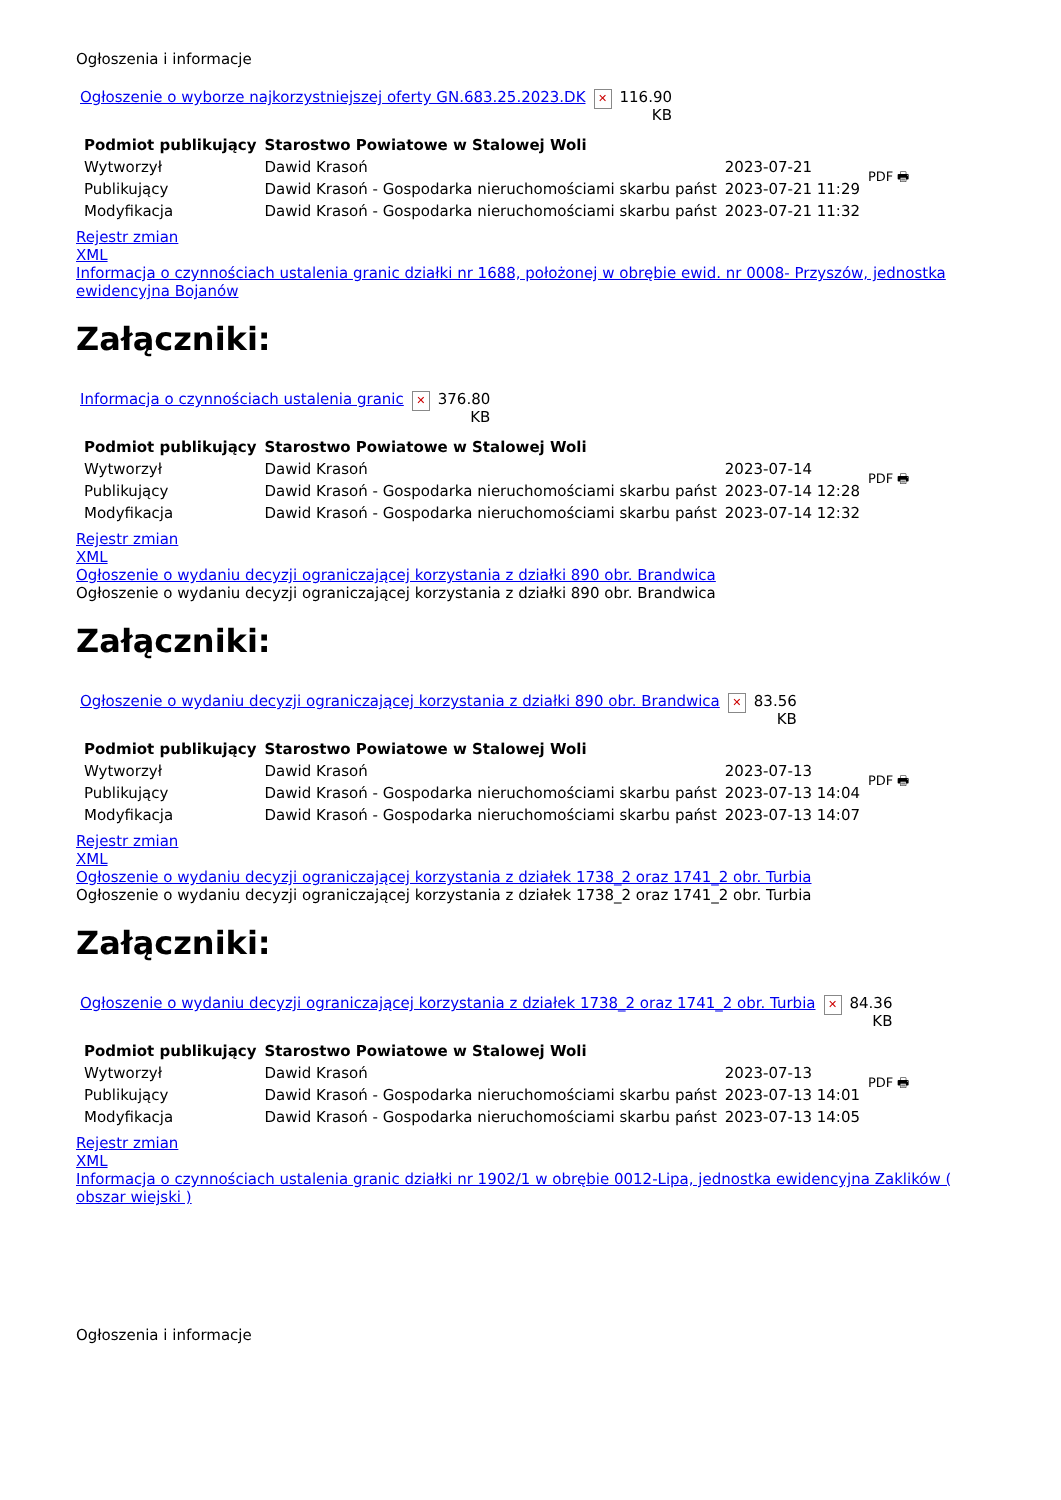Ogłoszenia i informacje
| Ogłoszenie o wyborze najkorzystniejszej oferty GN.683.25.2023.DK | ✕ | 116.90 KB |
| Podmiot publikujący | Starostwo Powiatowe w Stalowej Woli | | PDF 🖶 |
| Wytworzył | Dawid Krasoń | 2023-07-21 | |
| Publikujący | Dawid Krasoń - Gospodarka nieruchomościami skarbu państ | 2023-07-21 11:29 | |
| Modyfikacja | Dawid Krasoń - Gospodarka nieruchomościami skarbu państ | 2023-07-21 11:32 | |
Rejestr zmian
XML
Informacja o czynnościach ustalenia granic działki nr 1688, położonej w obrębie ewid. nr 0008- Przyszów, jednostka ewidencyjna Bojanów
Załączniki:
| Informacja o czynnościach ustalenia granic | ✕ | 376.80 KB |
| Podmiot publikujący | Starostwo Powiatowe w Stalowej Woli | | PDF 🖶 |
| Wytworzył | Dawid Krasoń | 2023-07-14 | |
| Publikujący | Dawid Krasoń - Gospodarka nieruchomościami skarbu państ | 2023-07-14 12:28 | |
| Modyfikacja | Dawid Krasoń - Gospodarka nieruchomościami skarbu państ | 2023-07-14 12:32 | |
Rejestr zmian
XML
Ogłoszenie o wydaniu decyzji ograniczającej korzystania z działki 890 obr. Brandwica
Ogłoszenie o wydaniu decyzji ograniczającej korzystania z działki 890 obr. Brandwica
Załączniki:
| Ogłoszenie o wydaniu decyzji ograniczającej korzystania z działki 890 obr. Brandwica | ✕ | 83.56 KB |
| Podmiot publikujący | Starostwo Powiatowe w Stalowej Woli | | PDF 🖶 |
| Wytworzył | Dawid Krasoń | 2023-07-13 | |
| Publikujący | Dawid Krasoń - Gospodarka nieruchomościami skarbu państ | 2023-07-13 14:04 | |
| Modyfikacja | Dawid Krasoń - Gospodarka nieruchomościami skarbu państ | 2023-07-13 14:07 | |
Rejestr zmian
XML
Ogłoszenie o wydaniu decyzji ograniczającej korzystania z działek 1738_2 oraz 1741_2 obr. Turbia
Ogłoszenie o wydaniu decyzji ograniczającej korzystania z działek 1738_2 oraz 1741_2 obr. Turbia
Załączniki:
| Ogłoszenie o wydaniu decyzji ograniczającej korzystania z działek 1738_2 oraz 1741_2 obr. Turbia | ✕ | 84.36 KB |
| Podmiot publikujący | Starostwo Powiatowe w Stalowej Woli | | PDF 🖶 |
| Wytworzył | Dawid Krasoń | 2023-07-13 | |
| Publikujący | Dawid Krasoń - Gospodarka nieruchomościami skarbu państ | 2023-07-13 14:01 | |
| Modyfikacja | Dawid Krasoń - Gospodarka nieruchomościami skarbu państ | 2023-07-13 14:05 | |
Rejestr zmian
XML
Informacja o czynnościach ustalenia granic działki nr 1902/1 w obrębie 0012-Lipa, jednostka ewidencyjna Zaklików ( obszar wiejski )
Ogłoszenia i informacje